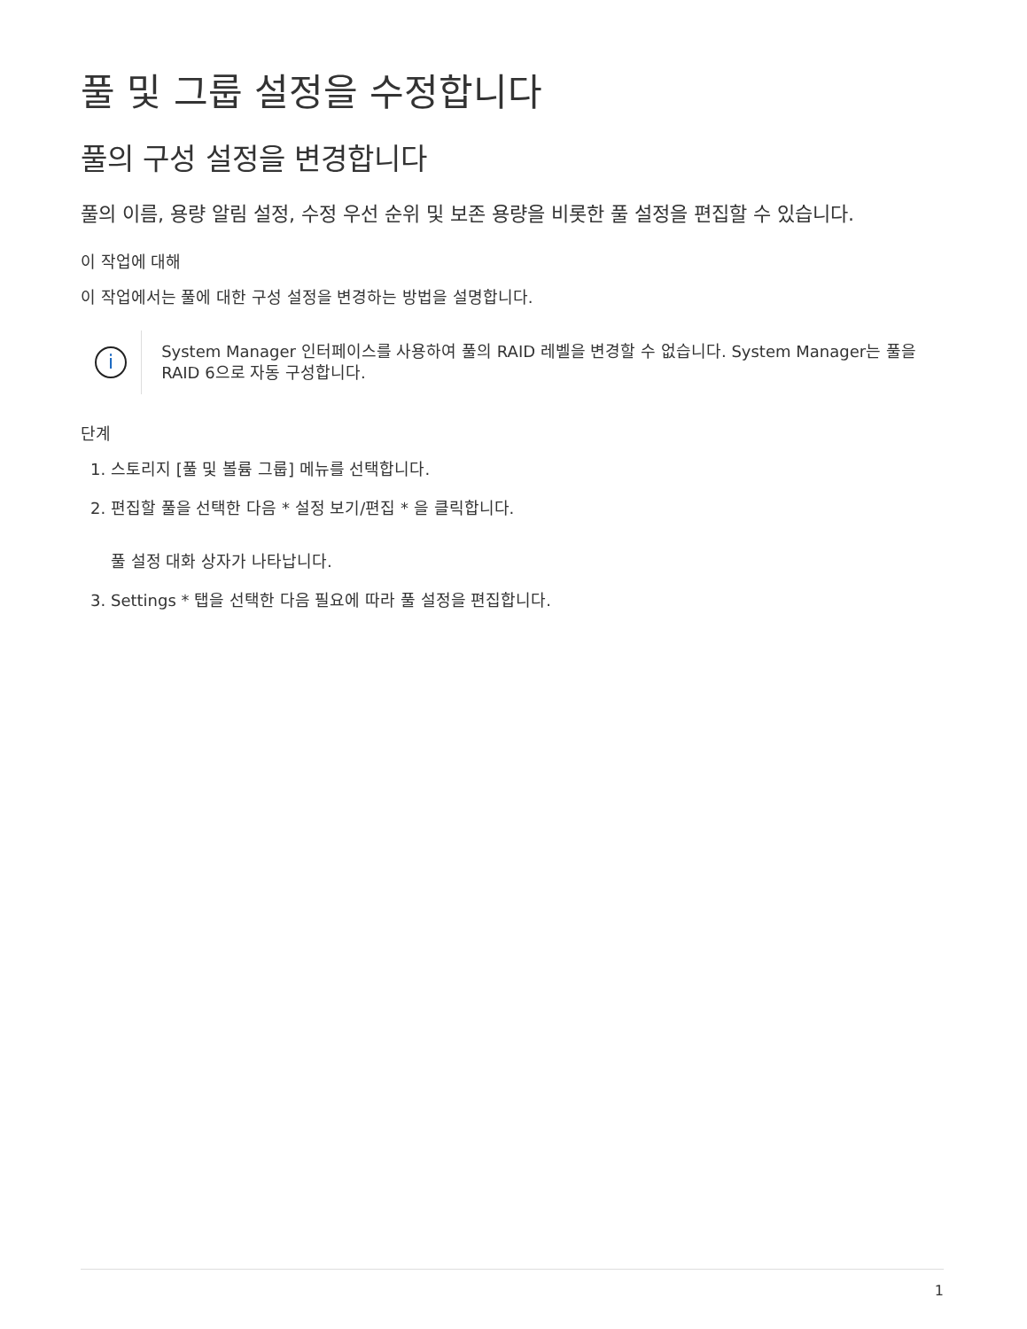풀 및 그룹 설정을 수정합니다
풀의 구성 설정을 변경합니다
풀의 이름, 용량 알림 설정, 수정 우선 순위 및 보존 용량을 비롯한 풀 설정을 편집할 수 있습니다.
이 작업에 대해
이 작업에서는 풀에 대한 구성 설정을 변경하는 방법을 설명합니다.
i
System Manager 인터페이스를 사용하여 풀의 RAID 레벨을 변경할 수 없습니다. System Manager는 풀을 RAID 6으로 자동 구성합니다.
단계
1. 스토리지 [풀 및 볼륨 그룹] 메뉴를 선택합니다.
2. 편집할 풀을 선택한 다음 * 설정 보기/편집 * 을 클릭합니다.
풀 설정 대화 상자가 나타납니다.
3. Settings * 탭을 선택한 다음 필요에 따라 풀 설정을 편집합니다.
1